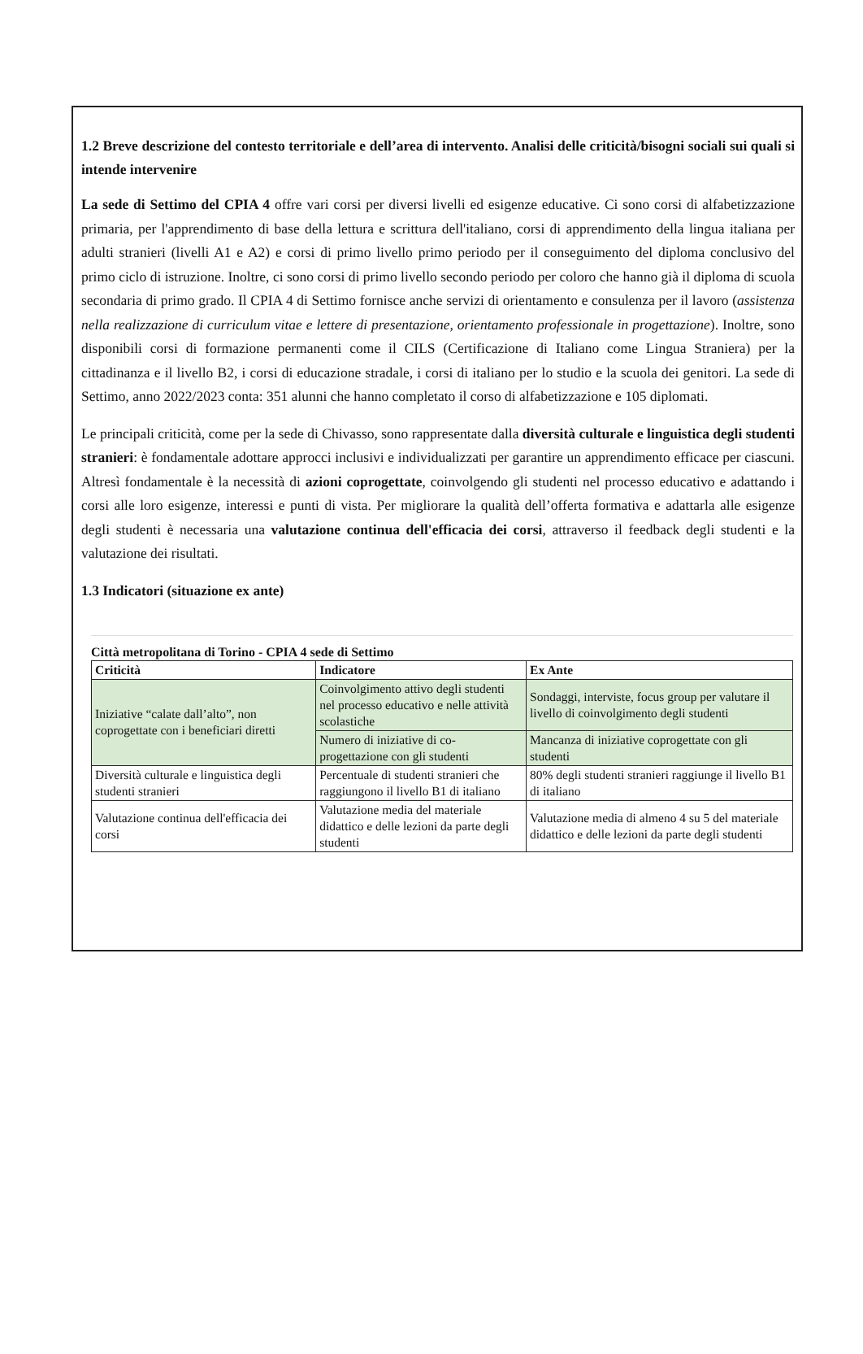1.2 Breve descrizione del contesto territoriale e dell’area di intervento. Analisi delle criticità/bisogni sociali sui quali si intende intervenire
La sede di Settimo del CPIA 4 offre vari corsi per diversi livelli ed esigenze educative. Ci sono corsi di alfabetizzazione primaria, per l'apprendimento di base della lettura e scrittura dell'italiano, corsi di apprendimento della lingua italiana per adulti stranieri (livelli A1 e A2) e corsi di primo livello primo periodo per il conseguimento del diploma conclusivo del primo ciclo di istruzione. Inoltre, ci sono corsi di primo livello secondo periodo per coloro che hanno già il diploma di scuola secondaria di primo grado. Il CPIA 4 di Settimo fornisce anche servizi di orientamento e consulenza per il lavoro (assistenza nella realizzazione di curriculum vitae e lettere di presentazione, orientamento professionale in progettazione). Inoltre, sono disponibili corsi di formazione permanenti come il CILS (Certificazione di Italiano come Lingua Straniera) per la cittadinanza e il livello B2, i corsi di educazione stradale, i corsi di italiano per lo studio e la scuola dei genitori. La sede di Settimo, anno 2022/2023 conta: 351 alunni che hanno completato il corso di alfabetizzazione e 105 diplomati.
Le principali criticità, come per la sede di Chivasso, sono rappresentate dalla diversità culturale e linguistica degli studenti stranieri: è fondamentale adottare approcci inclusivi e individualizzati per garantire un apprendimento efficace per ciascuni. Altresì fondamentale è la necessità di azioni coprogettate, coinvolgendo gli studenti nel processo educativo e adattando i corsi alle loro esigenze, interessi e punti di vista. Per migliorare la qualità dell’offerta formativa e adattarla alle esigenze degli studenti è necessaria una valutazione continua dell'efficacia dei corsi, attraverso il feedback degli studenti e la valutazione dei risultati.
1.3 Indicatori (situazione ex ante)
Città metropolitana di Torino - CPIA 4 sede di Settimo
| Criticità | Indicatore | Ex Ante |
| --- | --- | --- |
| Iniziative “calate dall’alto”, non coprogettate con i beneficiari diretti | Coinvolgimento attivo degli studenti nel processo educativo e nelle attività scolastiche | Sondaggi, interviste, focus group per valutare il livello di coinvolgimento degli studenti |
| | Numero di iniziative di co-progettazione con gli studenti | Mancanza di iniziative coprogettate con gli studenti |
| Diversità culturale e linguistica degli studenti stranieri | Percentuale di studenti stranieri che raggiungono il livello B1 di italiano | 80% degli studenti stranieri raggiunge il livello B1 di italiano |
| Valutazione continua dell'efficacia dei corsi | Valutazione media del materiale didattico e delle lezioni da parte degli studenti | Valutazione media di almeno 4 su 5 del materiale didattico e delle lezioni da parte degli studenti |